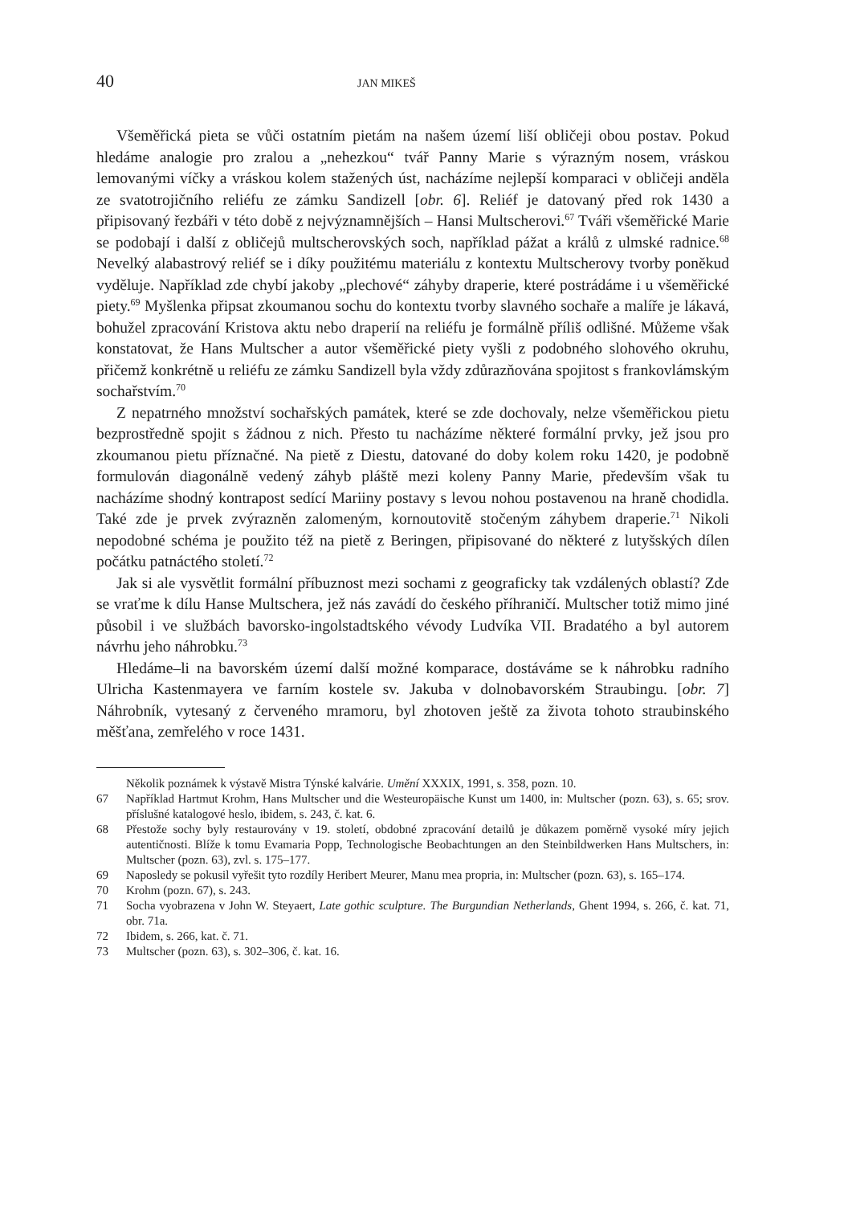40 JAN MIKEŠ
Všeměřická pieta se vůči ostatním pietám na našem území liší obličeji obou postav. Pokud hledáme analogie pro zralou a „nehezkou“ tvář Panny Marie s výrazným nosem, vráskou lemovanými víčky a vráskou kolem stažených úst, nacházíme nejlepší komparaci v obličeji anděla ze svatotrojičního reliéfu ze zámku Sandizell [obr. 6]. Reliéf je datovaný před rok 1430 a připisovaný řezbáři v této době z nejvýznamnějších – Hansi Multscherovi.<sup>67</sup> Tváři všeměřické Marie se podobají i další z obličejů multscherovských soch, například pážat a králů z ulmské radnice.<sup>68</sup> Nevelký alabastrový reliéf se i díky použitému materiálu z kontextu Multscherovy tvorby poněkud vyděluje. Například zde chybí jakoby „plechové“ záhyby draperie, které postrádáme i u všeměřické piety.<sup>69</sup> Myšlenka připsat zkoumanou sochu do kontextu tvorby slavného sochaře a malíře je lákavá, bohužel zpracování Kristova aktu nebo draperií na reliéfu je formálně příliš odlišné. Můžeme však konstatovat, že Hans Multscher a autor všeměřické piety vyšli z podobného slohového okruhu, přičemž konkrétně u reliéfu ze zámku Sandizell byla vždy zdůrazňována spojitost s frankovlámským sochařstvím.<sup>70</sup>
Z nepatrného množství sochařských památek, které se zde dochovaly, nelze všeměřickou pietu bezprostředně spojit s žádnou z nich. Přesto tu nacházíme některé formální prvky, jež jsou pro zkoumanou pietu příznačné. Na pietě z Diestu, datované do doby kolem roku 1420, je podobně formulován diagonálně vedený záhyb pláště mezi koleny Panny Marie, především však tu nacházíme shodný kontrapost sedící Mariiny postavy s levou nohou postavenou na hraně chodidla. Také zde je prvek zvýrazněn zalomeným, kornoutovitě stočeným záhybem draperie.<sup>71</sup> Nikoli nepodobné schéma je použito též na pietě z Beringen, připisované do některé z lutyšských dílen počátku patnáctého století.<sup>72</sup>
Jak si ale vysvětlit formální příbuznost mezi sochami z geograficky tak vzdálených oblastí? Zde se vraťme k dílu Hanse Multschera, jež nás zavádí do českého příhraničí. Multscher totiž mimo jiné působil i ve službách bavorsko-ingolstadtského vévody Ludvíka VII. Bradatého a byl autorem návrhu jeho náhrobku.<sup>73</sup>
Hledáme–li na bavorském území další možné komparace, dostáváme se k náhrobku radního Ulricha Kastenmayera ve farním kostele sv. Jakuba v dolnobavorském Straubingu. [obr. 7] Náhrobník, vytesaný z červeného mramoru, byl zhotoven ještě za života tohoto straubinského měšťana, zemřelého v roce 1431.
Několik poznámek k výstavě Mistra Týnské kalvárie. Umění XXXIX, 1991, s. 358, pozn. 10.
67 Například Hartmut Krohm, Hans Multscher und die Westeuropäische Kunst um 1400, in: Multscher (pozn. 63), s. 65; srov. příslušné katalogové heslo, ibidem, s. 243, č. kat. 6.
68 Přestože sochy byly restaurovány v 19. století, obdobné zpracování detailů je důkazem poměrně vysoké míry jejich autentičnosti. Blíže k tomu Evamaria Popp, Technologische Beobachtungen an den Steinbildwerken Hans Multschers, in: Multscher (pozn. 63), zvl. s. 175–177.
69 Naposledy se pokusil vyřešit tyto rozdíly Heribert Meurer, Manu mea propria, in: Multscher (pozn. 63), s. 165–174.
70 Krohm (pozn. 67), s. 243.
71 Socha vyobrazena v John W. Steyaert, Late gothic sculpture. The Burgundian Netherlands, Ghent 1994, s. 266, č. kat. 71, obr. 71a.
72 Ibidem, s. 266, kat. č. 71.
73 Multscher (pozn. 63), s. 302–306, č. kat. 16.